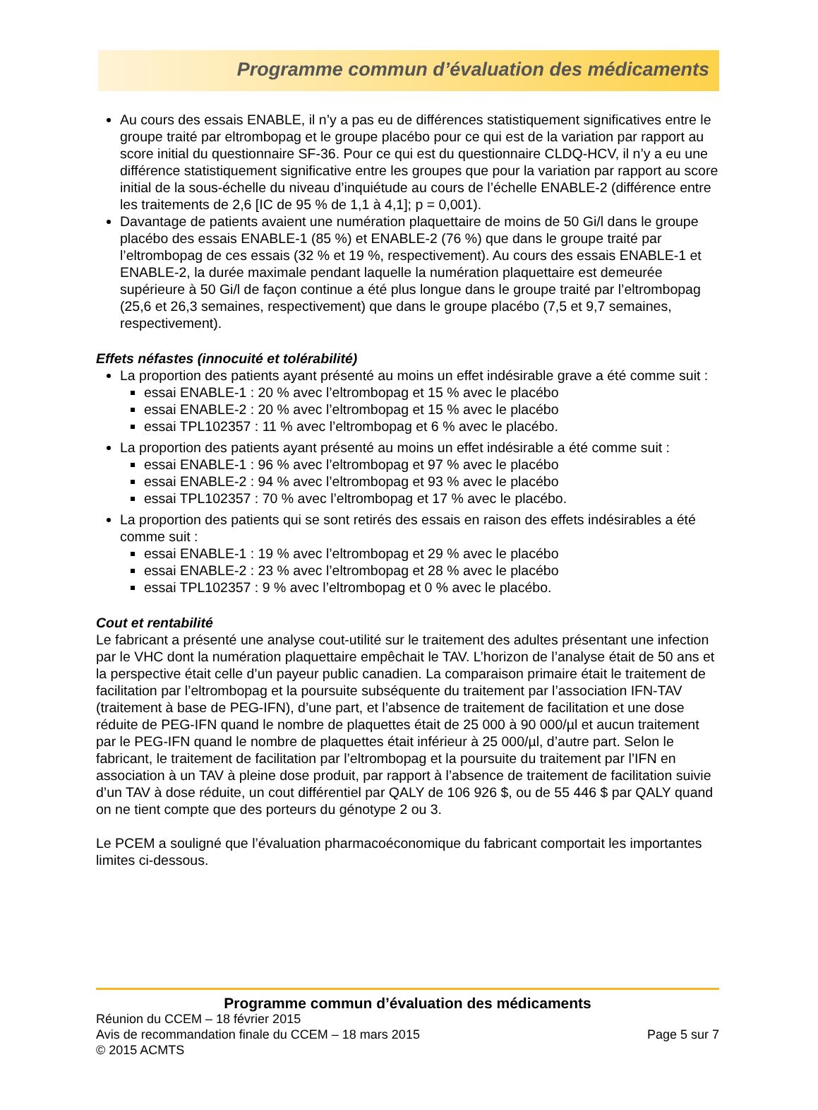Programme commun d’évaluation des médicaments
Au cours des essais ENABLE, il n’y a pas eu de différences statistiquement significatives entre le groupe traité par eltrombopag et le groupe placébo pour ce qui est de la variation par rapport au score initial du questionnaire SF-36. Pour ce qui est du questionnaire CLDQ-HCV, il n’y a eu une différence statistiquement significative entre les groupes que pour la variation par rapport au score initial de la sous-échelle du niveau d’inquiétude au cours de l’échelle ENABLE-2 (différence entre les traitements de 2,6 [IC de 95 % de 1,1 à 4,1]; p = 0,001).
Davantage de patients avaient une numération plaquettaire de moins de 50 Gi/l dans le groupe placébo des essais ENABLE-1 (85 %) et ENABLE-2 (76 %) que dans le groupe traité par l’eltrombopag de ces essais (32 % et 19 %, respectivement). Au cours des essais ENABLE-1 et ENABLE-2, la durée maximale pendant laquelle la numération plaquettaire est demeurée supérieure à 50 Gi/l de façon continue a été plus longue dans le groupe traité par l’eltrombopag (25,6 et 26,3 semaines, respectivement) que dans le groupe placébo (7,5 et 9,7 semaines, respectivement).
Effets néfastes (innocuité et tolérabilité)
La proportion des patients ayant présenté au moins un effet indésirable grave a été comme suit :
essai ENABLE-1 : 20 % avec l’eltrombopag et 15 % avec le placébo
essai ENABLE-2 : 20 % avec l’eltrombopag et 15 % avec le placébo
essai TPL102357 : 11 % avec l’eltrombopag et 6 % avec le placébo.
La proportion des patients ayant présenté au moins un effet indésirable a été comme suit :
essai ENABLE-1 : 96 % avec l’eltrombopag et 97 % avec le placébo
essai ENABLE-2 : 94 % avec l’eltrombopag et 93 % avec le placébo
essai TPL102357 : 70 % avec l’eltrombopag et 17 % avec le placébo.
La proportion des patients qui se sont retirés des essais en raison des effets indésirables a été comme suit :
essai ENABLE-1 : 19 % avec l’eltrombopag et 29 % avec le placébo
essai ENABLE-2 : 23 % avec l’eltrombopag et 28 % avec le placébo
essai TPL102357 : 9 % avec l’eltrombopag et 0 % avec le placébo.
Cout et rentabilité
Le fabricant a présenté une analyse cout-utilité sur le traitement des adultes présentant une infection par le VHC dont la numération plaquettaire empêchait le TAV. L’horizon de l’analyse était de 50 ans et la perspective était celle d’un payeur public canadien. La comparaison primaire était le traitement de facilitation par l’eltrombopag et la poursuite subséquente du traitement par l’association IFN-TAV (traitement à base de PEG-IFN), d’une part, et l’absence de traitement de facilitation et une dose réduite de PEG-IFN quand le nombre de plaquettes était de 25 000 à 90 000/µl et aucun traitement par le PEG-IFN quand le nombre de plaquettes était inférieur à 25 000/µl, d’autre part. Selon le fabricant, le traitement de facilitation par l’eltrombopag et la poursuite du traitement par l’IFN en association à un TAV à pleine dose produit, par rapport à l’absence de traitement de facilitation suivie d’un TAV à dose réduite, un cout différentiel par QALY de 106 926 $, ou de 55 446 $ par QALY quand on ne tient compte que des porteurs du génotype 2 ou 3.
Le PCEM a souligné que l’évaluation pharmacoéconomique du fabricant comportait les importantes limites ci-dessous.
Programme commun d’évaluation des médicaments
Réunion du CCEM – 18 février 2015
Avis de recommandation finale du CCEM – 18 mars 2015 Page 5 sur 7
© 2015 ACMTS